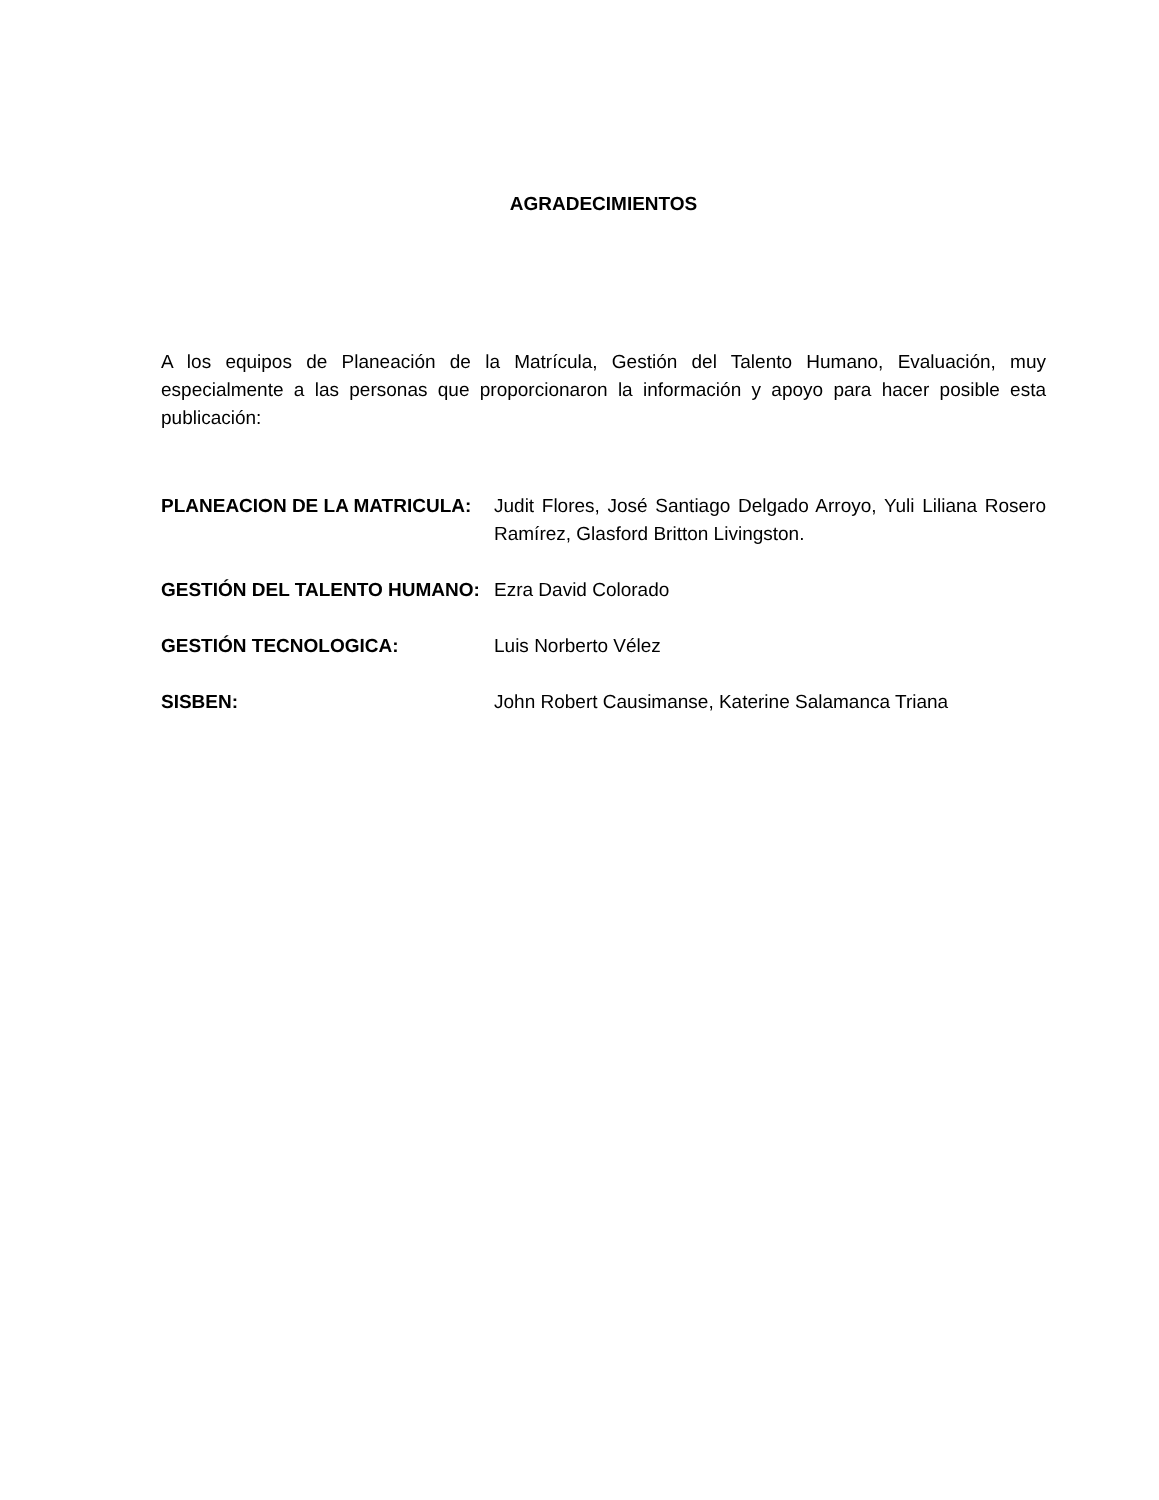AGRADECIMIENTOS
A los equipos de Planeación de la Matrícula, Gestión del Talento Humano, Evaluación, muy especialmente a las personas que proporcionaron la información y apoyo para hacer posible esta publicación:
PLANEACION DE LA MATRICULA: Judit Flores, José Santiago Delgado Arroyo, Yuli Liliana Rosero Ramírez, Glasford Britton Livingston.
GESTIÓN DEL TALENTO HUMANO: Ezra David Colorado
GESTIÓN TECNOLOGICA: Luis Norberto Vélez
SISBEN: John Robert Causimanse, Katerine Salamanca Triana